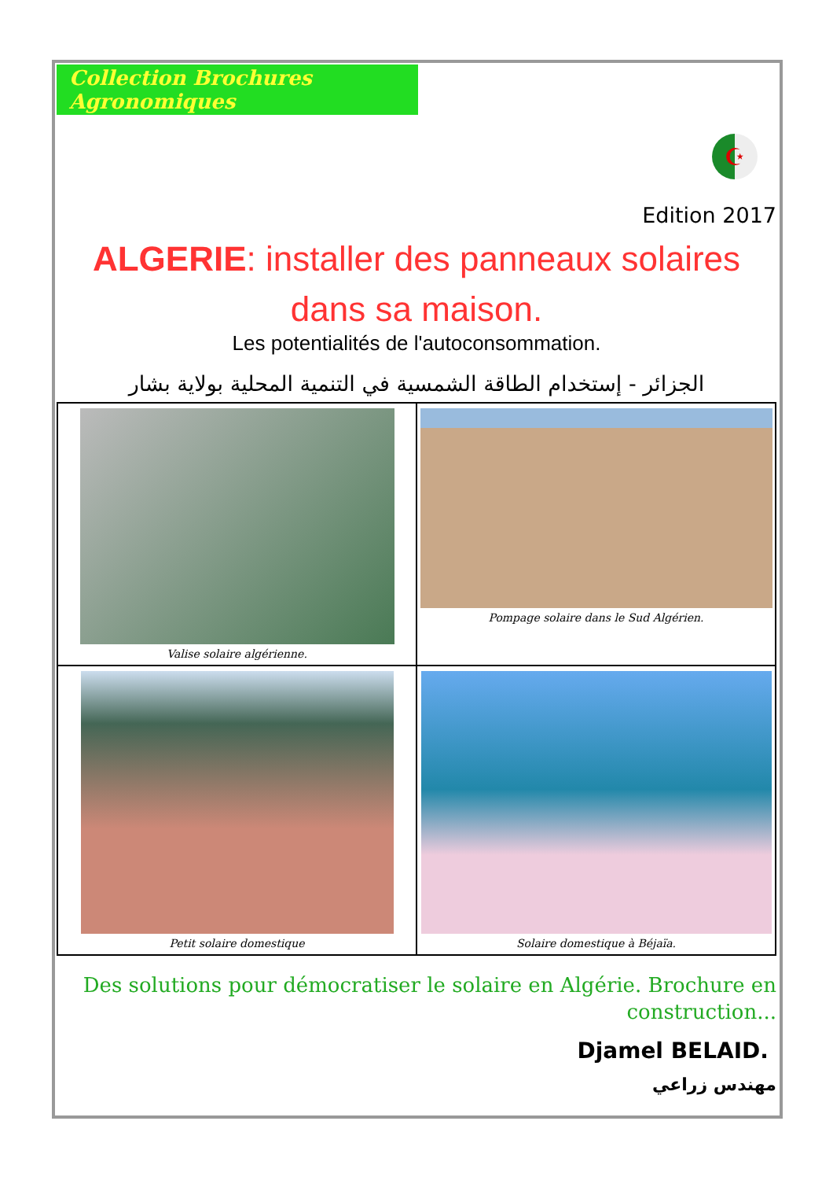Collection Brochures Agronomiques
☪
Edition 2017
ALGERIE: installer des panneaux solaires dans sa maison.
Les potentialités de l'autoconsommation.
الجزائر - إستخدام الطاقة الشمسية في التنمية المحلية بولاية بشار
Valise solaire algérienne.
Pompage solaire dans le Sud Algérien.
Petit solaire domestique
Solaire domestique à Béjaïa.
Des solutions pour démocratiser le solaire en Algérie. Brochure en construction...
Djamel BELAID.
مهندس زراعي